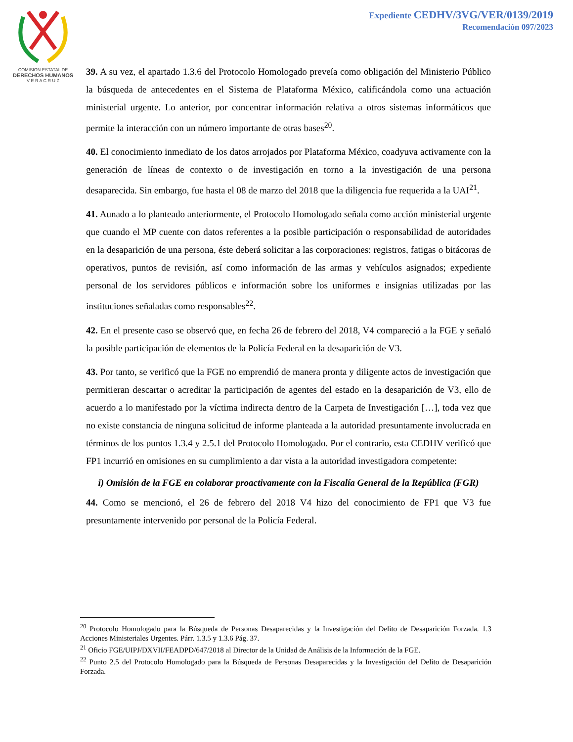COMISION ESTATAL DE
DERECHOS HUMANOS
V E R A C R U Z
Expediente CEDHV/3VG/VER/0139/2019
Recomendación 097/2023
39. A su vez, el apartado 1.3.6 del Protocolo Homologado preveía como obligación del Ministerio Público la búsqueda de antecedentes en el Sistema de Plataforma México, calificándola como una actuación ministerial urgente. Lo anterior, por concentrar información relativa a otros sistemas informáticos que permite la interacción con un número importante de otras bases<sup>20</sup>.
40. El conocimiento inmediato de los datos arrojados por Plataforma México, coadyuva activamente con la generación de líneas de contexto o de investigación en torno a la investigación de una persona desaparecida. Sin embargo, fue hasta el 08 de marzo del 2018 que la diligencia fue requerida a la UAI<sup>21</sup>.
41. Aunado a lo planteado anteriormente, el Protocolo Homologado señala como acción ministerial urgente que cuando el MP cuente con datos referentes a la posible participación o responsabilidad de autoridades en la desaparición de una persona, éste deberá solicitar a las corporaciones: registros, fatigas o bitácoras de operativos, puntos de revisión, así como información de las armas y vehículos asignados; expediente personal de los servidores públicos e información sobre los uniformes e insignias utilizadas por las instituciones señaladas como responsables<sup>22</sup>.
42. En el presente caso se observó que, en fecha 26 de febrero del 2018, V4 compareció a la FGE y señaló la posible participación de elementos de la Policía Federal en la desaparición de V3.
43. Por tanto, se verificó que la FGE no emprendió de manera pronta y diligente actos de investigación que permitieran descartar o acreditar la participación de agentes del estado en la desaparición de V3, ello de acuerdo a lo manifestado por la víctima indirecta dentro de la Carpeta de Investigación […], toda vez que no existe constancia de ninguna solicitud de informe planteada a la autoridad presuntamente involucrada en términos de los puntos 1.3.4 y 2.5.1 del Protocolo Homologado. Por el contrario, esta CEDHV verificó que FP1 incurrió en omisiones en su cumplimiento a dar vista a la autoridad investigadora competente:
i) Omisión de la FGE en colaborar proactivamente con la Fiscalía General de la República (FGR)
44. Como se mencionó, el 26 de febrero del 2018 V4 hizo del conocimiento de FP1 que V3 fue presuntamente intervenido por personal de la Policía Federal.
<sup>20</sup> Protocolo Homologado para la Búsqueda de Personas Desaparecidas y la Investigación del Delito de Desaparición Forzada. 1.3 Acciones Ministeriales Urgentes. Párr. 1.3.5 y 1.3.6 Pág. 37.
<sup>21</sup> Oficio FGE/UIPJ/DXVII/FEADPD/647/2018 al Director de la Unidad de Análisis de la Información de la FGE.
<sup>22</sup> Punto 2.5 del Protocolo Homologado para la Búsqueda de Personas Desaparecidas y la Investigación del Delito de Desaparición Forzada.